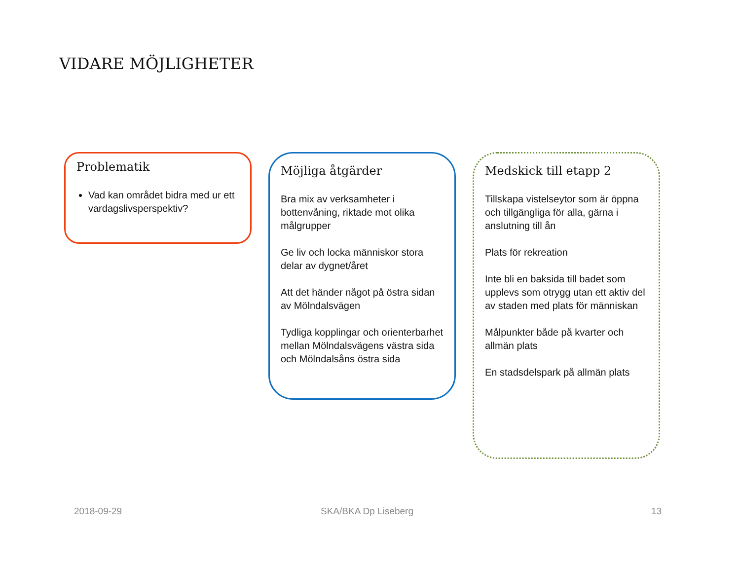VIDARE MÖJLIGHETER
Problematik
Vad kan området bidra med ur ett vardagslivsperspektiv?
Möjliga åtgärder
Bra mix av verksamheter i bottenvåning, riktade mot olika målgrupper
Ge liv och locka människor stora delar av dygnet/året
Att det händer något på östra sidan av Mölndalsvägen
Tydliga kopplingar och orienterbarhet mellan Mölndalsvägens västra sida och Mölndalsåns östra sida
Medskick till etapp 2
Tillskapa vistelseytor som är öppna och tillgängliga för alla, gärna i anslutning till ån
Plats för rekreation
Inte bli en baksida till badet som upplevs som otrygg utan ett aktiv del av staden med plats för människan
Målpunkter både på kvarter och allmän plats
En stadsdelspark på allmän plats
2018-09-29 SKA/BKA Dp Liseberg 13